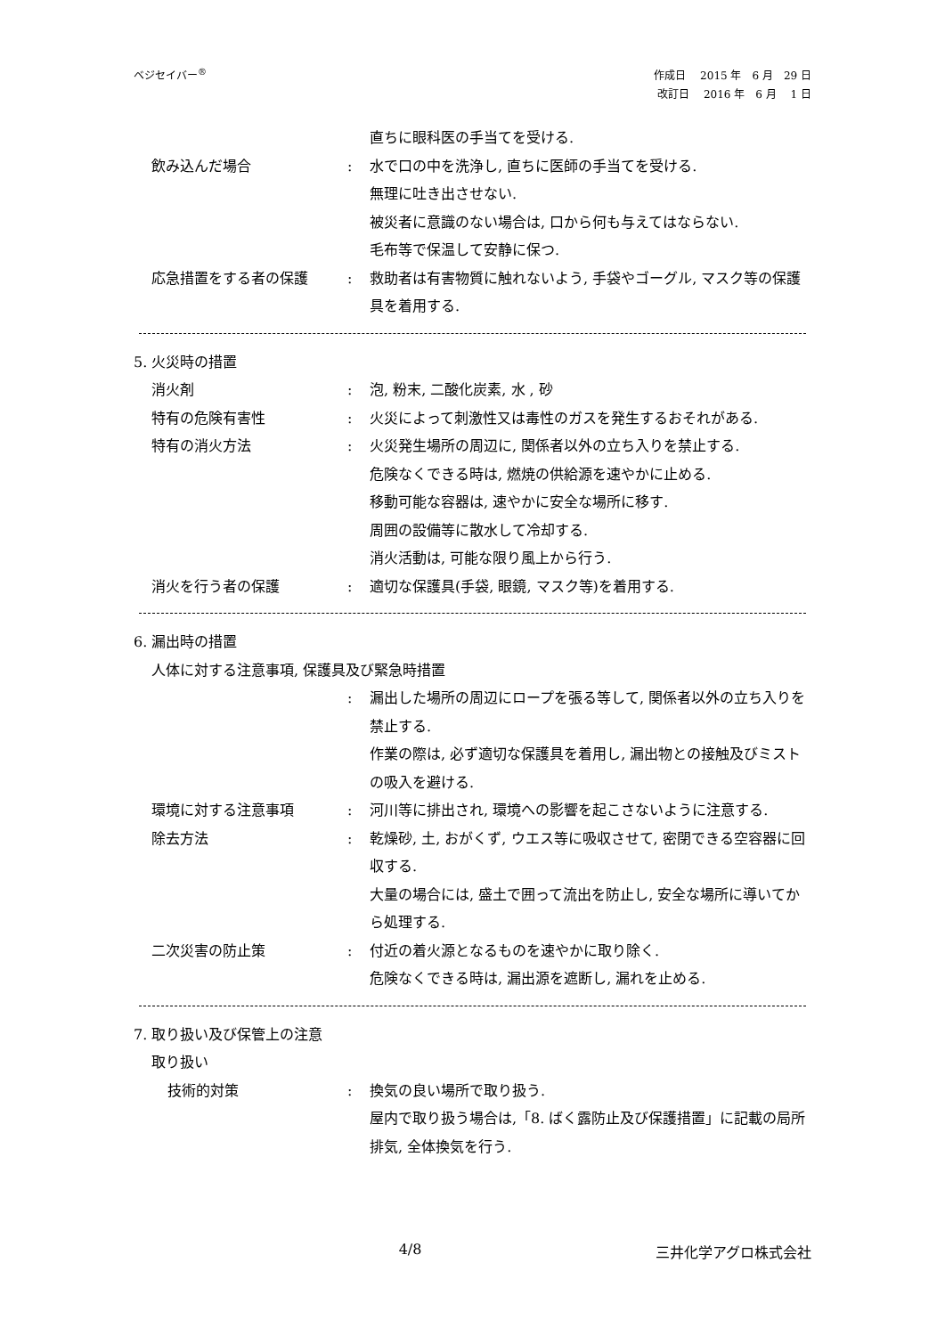ベジセイバー<sup>®</sup>
作成日　 2015 年　6 月　29 日
改訂日　 2016 年　6 月　 1 日
直ちに眼科医の手当てを受ける.
飲み込んだ場合 : 水で口の中を洗浄し, 直ちに医師の手当てを受ける.
無理に吐き出させない.
被災者に意識のない場合は, 口から何も与えてはならない.
毛布等で保温して安静に保つ.
応急措置をする者の保護 : 救助者は有害物質に触れないよう, 手袋やゴーグル, マスク等の保護具を着用する.
5. 火災時の措置
消火剤 : 泡, 粉末, 二酸化炭素, 水 , 砂
特有の危険有害性 : 火災によって刺激性又は毒性のガスを発生するおそれがある.
特有の消火方法 : 火災発生場所の周辺に, 関係者以外の立ち入りを禁止する.
危険なくできる時は, 燃焼の供給源を速やかに止める.
移動可能な容器は, 速やかに安全な場所に移す.
周囲の設備等に散水して冷却する.
消火活動は, 可能な限り風上から行う.
消火を行う者の保護 : 適切な保護具(手袋, 眼鏡, マスク等)を着用する.
6. 漏出時の措置
人体に対する注意事項, 保護具及び緊急時措置
: 漏出した場所の周辺にロープを張る等して, 関係者以外の立ち入りを禁止する.
作業の際は, 必ず適切な保護具を着用し, 漏出物との接触及びミストの吸入を避ける.
環境に対する注意事項 : 河川等に排出され, 環境への影響を起こさないように注意する.
除去方法 : 乾燥砂, 土, おがくず, ウエス等に吸収させて, 密閉できる空容器に回収する.
大量の場合には, 盛土で囲って流出を防止し, 安全な場所に導いてから処理する.
二次災害の防止策 : 付近の着火源となるものを速やかに取り除く.
危険なくできる時は, 漏出源を遮断し, 漏れを止める.
7. 取り扱い及び保管上の注意
取り扱い
技術的対策 : 換気の良い場所で取り扱う.
屋内で取り扱う場合は,「8. ばく露防止及び保護措置」に記載の局所排気, 全体換気を行う.
4/8 三井化学アグロ株式会社